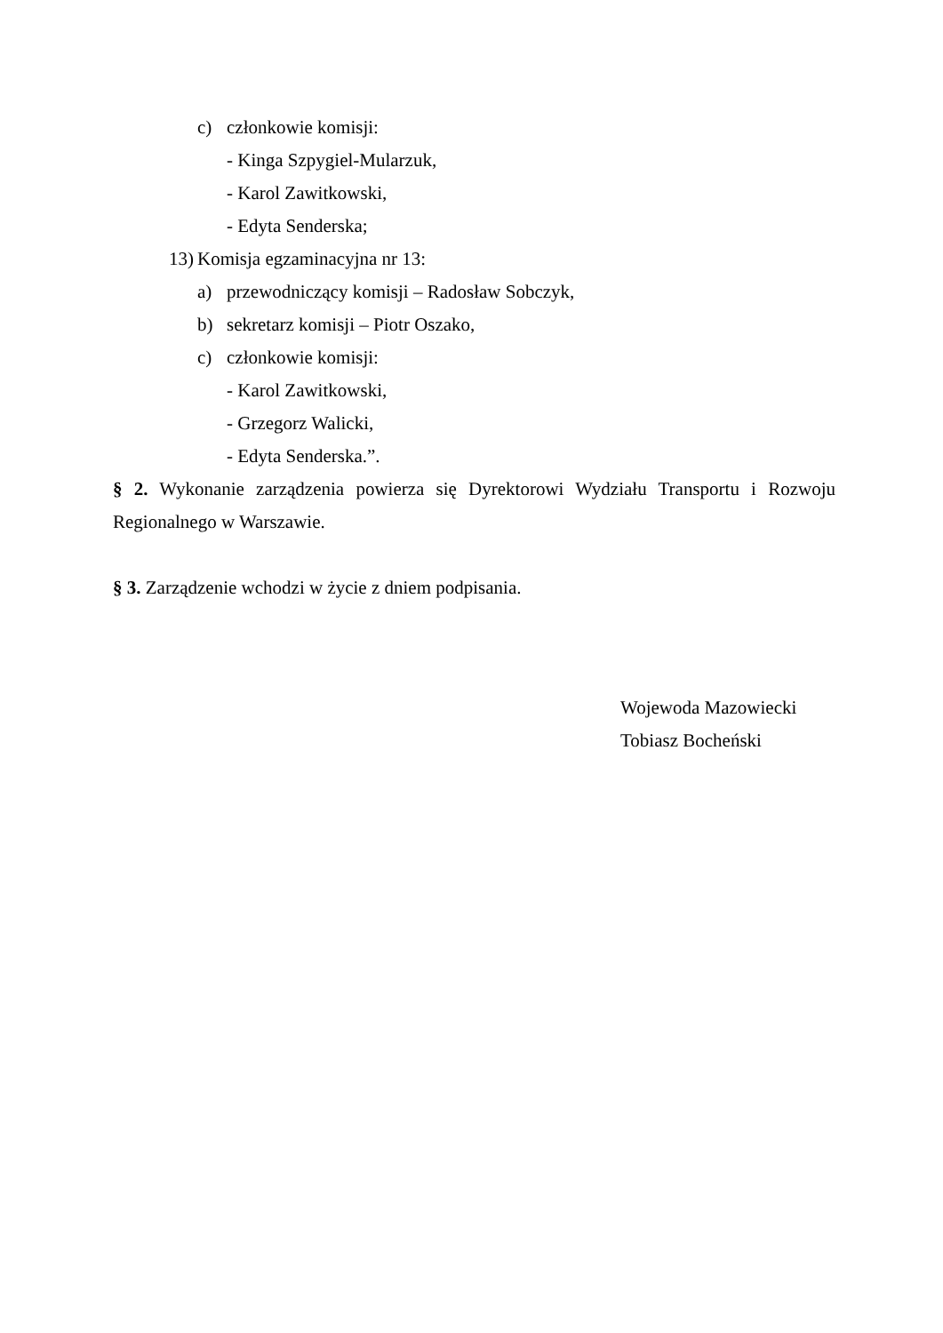c) członkowie komisji:
- Kinga Szpygiel-Mularzuk,
- Karol Zawitkowski,
- Edyta Senderska;
13) Komisja egzaminacyjna nr 13:
a) przewodniczący komisji – Radosław Sobczyk,
b) sekretarz komisji – Piotr Oszako,
c) członkowie komisji:
- Karol Zawitkowski,
- Grzegorz Walicki,
- Edyta Senderska.”.
§ 2. Wykonanie zarządzenia powierza się Dyrektorowi Wydziału Transportu i Rozwoju Regionalnego w Warszawie.
§ 3. Zarządzenie wchodzi w życie z dniem podpisania.
Wojewoda Mazowiecki
Tobiasz Bocheński